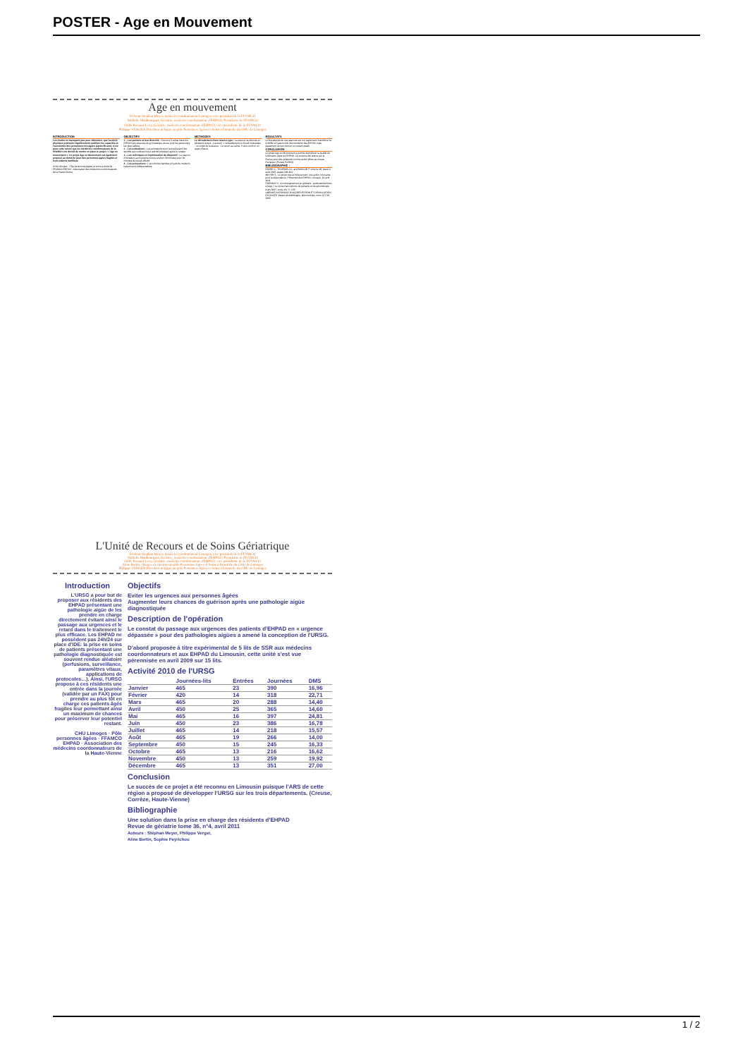POSTER - Age en Mouvement
Age en mouvement
Docteur Stephan Meyer, médecin coordonnateur Limoges, vice président de la FFAMCO
Nathalie Maubourguet, Gériatre, médecin coordonnateur d'EHPAD, Présidente de FFAMCO
Odile Renaud-Levy, Gériatre, médecin coordonnateur d'EHPAD, vice présidente de la FFAMCO
Philippe VERGER,Directeur délégué au pôle Personnes Agées et Soins à Domicile du CHU de Limoges
INTRODUCTION
Les études ne manquent pas pour démontrer que l'activité physique pratiquée régulièrement améliore les capacités et l'autonomie des personnes très âgées (après 80 ans). C'est pour cette raison que les médecins coordonnateurs de la FFAMCO ont décidé de mettre en place le projet « L'âge en mouvement ». Ce projet Age en Mouvement est également proposé au domicile pour des personnes âgées fragiles et leurs aidants familiaux.
CHU Limoges · Pôle personnes âgées et soins à domicile · FFAMCO EHPAD · Association des médecins coordonnateurs de la Haute-Vienne
OBJECTIFS
1 – Les patients et leur diversité : Souvent, il existe dans les EHPAD des séances de gymnastique douce pour les personnes les plus valides.
2 – Les animateurs : Les animateurs sont recrutés parmi les sportifs qui continuent une activité physique après la retraite.
3 – Les techniques et l'optimisation du dispositif : La séance d'incitation au mouvement dure environ 30 minutes pour 20 minutes de travail effectif.
4 – Les précautions : L'accord des familles et l'avis du médecin traitant sont indispensables.
METHODES
Le déroulement d'une séance-type : La séance se déroule en plusieurs temps : L'accueil ; L'échauffement ou l'éveil musculaire ; Le corps de la séance ; Le retour au calme. Il dure environ un quart d'heure.
RESULTATS
Le but attendu de ces séances est non seulement d'améliorer la mobilité et l'autonomie des résidents des EHPAD mais également de leur donner un certain plaisir.
CONCLUSION
Le projet Age en Mouvement a permis d'améliorer la qualité de l'animation dans les EHPAD. Ce projet a été retenu par la France pour être présenté comme action pilote au niveau Européen (Projets PASEO).
BIBLIOGRAPHIE :
FABRE C., TRAISNELA C. and MUCCIB P. Volume 18, Issue 4, août 2003, pages 196-201
MEYER S., Le projet Age en Mouvement, une action innovante pour la dépendance. Printemps des EHPAD, Limoges, 21 avril 2011
POIROUD V., Accompagnement en gériatrie : particularités liées à l'âge ? Le revue francophone de gériatrie et de gérontologie, mars 2007, tome XIV, n° 133
AGENCE NATIONALE D'ACCREDITATION ET D'EVALUATION EN SANTE, Masso-kinésithérapie. Gérontologie, tome 127-36, 2005
L'Unité de Recours et de Soins Gériatrique
Docteur Stephan Meyer, médecin coordonnateur Limoges, vice président de la FFAMCO
Nathalie Maubourguet, Gériatre, médecin coordonnateur d'EHPAD, Présidente de FFAMCO
Odile Renaud-Levy, Gériatre, médecin coordonnateur d'EHPAD, vice présidente de la FFAMCO
Aline Bertin, chargée de mission au pôle Personnes Agées et Soins à Domicile du CHU de Limoges
Philippe VERGER,Directeur délégué au pôle Personnes Agées et Soins à Domicile du CHU de Limoges
Introduction
L'URSG a pour but de proposer aux résidents des EHPAD présentant une pathologie aigüe de les prendre en charge directement évitant ainsi le passage aux urgences et le retard dans le traitement le plus efficace. Les EHPAD ne possèdent pas 24h/24 sur place d'IDE: la prise en soins de patients présentant une pathologie diagnostiquée est souvent rendue aléatoire (perfusions, surveillance, paramètres vitaux, applications de protocoles…). Ainsi, l'URSG propose à ces résidents une entrée dans la journée (validée par un FAX) pour prendre au plus tôt en charge ces patients âgés fragiles leur permettant ainsi un maximum de chances pour préserver leur potentiel restant.
CHU Limoges · Pôle personnes âgées · FFAMCO EHPAD · Association des médecins coordonnateurs de la Haute-Vienne
Objectifs
Eviter les urgences aux personnes âgées
Augmenter leurs chances de guérison après une pathologie aigüe diagnostiquée
Description de l'opération
Le constat du passage aux urgences des patients d'EHPAD en « urgence dépassée » pour des pathologies aigües a amené la conception de l'URSG.
D'abord proposée à titre expérimental de 5 lits de SSR aux médecins coordonnateurs et aux EHPAD du Limousin, cette unité s'est vue pérennisée en avril 2009 sur 15 lits.
Activité 2010 de l'URSG
| | Journées-lits | Entrées | Journées | DMS |
| --- | --- | --- | --- | --- |
| Janvier | 465 | 23 | 390 | 16,96 |
| Février | 420 | 14 | 318 | 22,71 |
| Mars | 465 | 20 | 288 | 14,40 |
| Avril | 450 | 25 | 365 | 14,60 |
| Mai | 465 | 16 | 397 | 24,81 |
| Juin | 450 | 23 | 386 | 16,78 |
| Juillet | 465 | 14 | 218 | 15,57 |
| Août | 465 | 19 | 266 | 14,00 |
| Septembre | 450 | 15 | 245 | 16,33 |
| Octobre | 465 | 13 | 216 | 16,62 |
| Novembre | 450 | 13 | 259 | 19,92 |
| Décembre | 465 | 13 | 351 | 27,00 |
Conclusion
Le succès de ce projet a été reconnu en Limousin puisque l'ARS de cette région a proposé de développer l'URSG sur les trois départements. (Creuse, Corrèze, Haute-Vienne)
Bibliographie
Une solution dans la prise en charge des résidents d'EHPAD
Revue de gériatrie tome 36, n°4, avril 2011
Auteurs : Stéphan Meyer, Philippe Verger,
Aline Bertin, Sophie Peyrichou
1 / 2